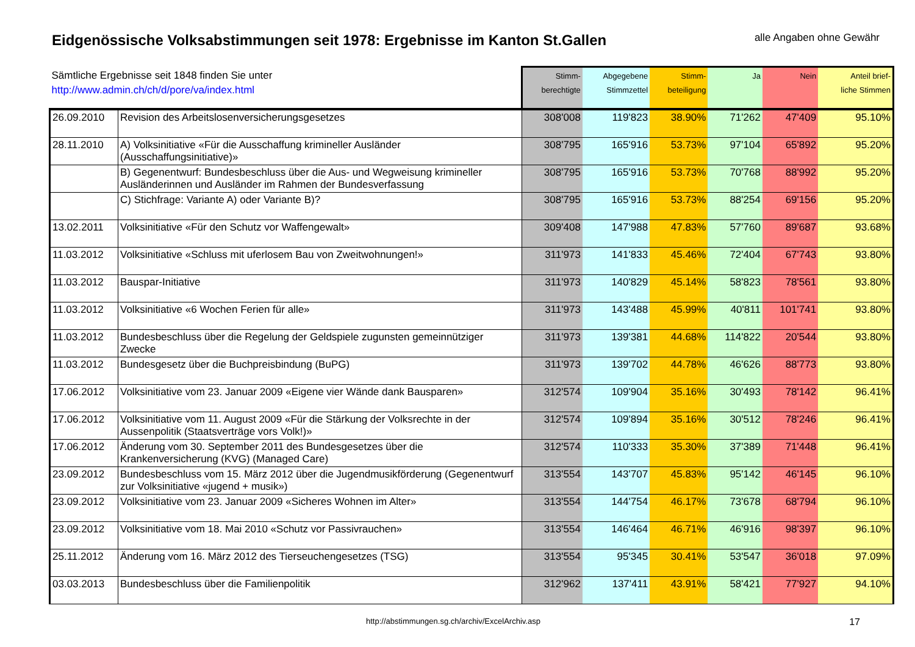Eidgenössische Volksabstimmungen seit 1978: Ergebnisse im Kanton St.Gallen
alle Angaben ohne Gewähr
| Sämtliche Ergebnisse seit 1848 finden Sie unter http://www.admin.ch/ch/d/pore/va/index.html | | Stimm- berechtigte | Abgegebene Stimmzettel | Stimm- beteiligung | Ja | Nein | Anteil brief- liche Stimmen |
| --- | --- | --- | --- | --- | --- | --- | --- |
| 26.09.2010 | Revision des Arbeitslosenversicherungsgesetzes | 308'008 | 119'823 | 38.90% | 71'262 | 47'409 | 95.10% |
| 28.11.2010 | A) Volksinitiative «Für die Ausschaffung krimineller Ausländer (Ausschaffungsinitiative)» | 308'795 | 165'916 | 53.73% | 97'104 | 65'892 | 95.20% |
| | B) Gegenentwurf: Bundesbeschluss über die Aus- und Wegweisung krimineller Ausländerinnen und Ausländer im Rahmen der Bundesverfassung | 308'795 | 165'916 | 53.73% | 70'768 | 88'992 | 95.20% |
| | C) Stichfrage: Variante A) oder Variante B)? | 308'795 | 165'916 | 53.73% | 88'254 | 69'156 | 95.20% |
| 13.02.2011 | Volksinitiative «Für den Schutz vor Waffengewalt» | 309'408 | 147'988 | 47.83% | 57'760 | 89'687 | 93.68% |
| 11.03.2012 | Volksinitiative «Schluss mit uferlosem Bau von Zweitwohnungen!» | 311'973 | 141'833 | 45.46% | 72'404 | 67'743 | 93.80% |
| 11.03.2012 | Bauspar-Initiative | 311'973 | 140'829 | 45.14% | 58'823 | 78'561 | 93.80% |
| 11.03.2012 | Volksinitiative «6 Wochen Ferien für alle» | 311'973 | 143'488 | 45.99% | 40'811 | 101'741 | 93.80% |
| 11.03.2012 | Bundesbeschluss über die Regelung der Geldspiele zugunsten gemeinnütziger Zwecke | 311'973 | 139'381 | 44.68% | 114'822 | 20'544 | 93.80% |
| 11.03.2012 | Bundesgesetz über die Buchpreisbindung (BuPG) | 311'973 | 139'702 | 44.78% | 46'626 | 88'773 | 93.80% |
| 17.06.2012 | Volksinitiative vom 23. Januar 2009 «Eigene vier Wände dank Bausparen» | 312'574 | 109'904 | 35.16% | 30'493 | 78'142 | 96.41% |
| 17.06.2012 | Volksinitiative vom 11. August 2009 «Für die Stärkung der Volksrechte in der Aussenpolitik (Staatsverträge vors Volk!)» | 312'574 | 109'894 | 35.16% | 30'512 | 78'246 | 96.41% |
| 17.06.2012 | Änderung vom 30. September 2011 des Bundesgesetzes über die Krankenversicherung (KVG) (Managed Care) | 312'574 | 110'333 | 35.30% | 37'389 | 71'448 | 96.41% |
| 23.09.2012 | Bundesbeschluss vom 15. März 2012 über die Jugendmusikförderung (Gegenentwurf zur Volksinitiative «jugend + musik») | 313'554 | 143'707 | 45.83% | 95'142 | 46'145 | 96.10% |
| 23.09.2012 | Volksinitiative vom 23. Januar 2009 «Sicheres Wohnen im Alter» | 313'554 | 144'754 | 46.17% | 73'678 | 68'794 | 96.10% |
| 23.09.2012 | Volksinitiative vom 18. Mai 2010 «Schutz vor Passivrauchen» | 313'554 | 146'464 | 46.71% | 46'916 | 98'397 | 96.10% |
| 25.11.2012 | Änderung vom 16. März 2012 des Tierseuchengesetzes (TSG) | 313'554 | 95'345 | 30.41% | 53'547 | 36'018 | 97.09% |
| 03.03.2013 | Bundesbeschluss über die Familienpolitik | 312'962 | 137'411 | 43.91% | 58'421 | 77'927 | 94.10% |
http://abstimmungen.sg.ch/archiv/ExcelArchiv.asp 17